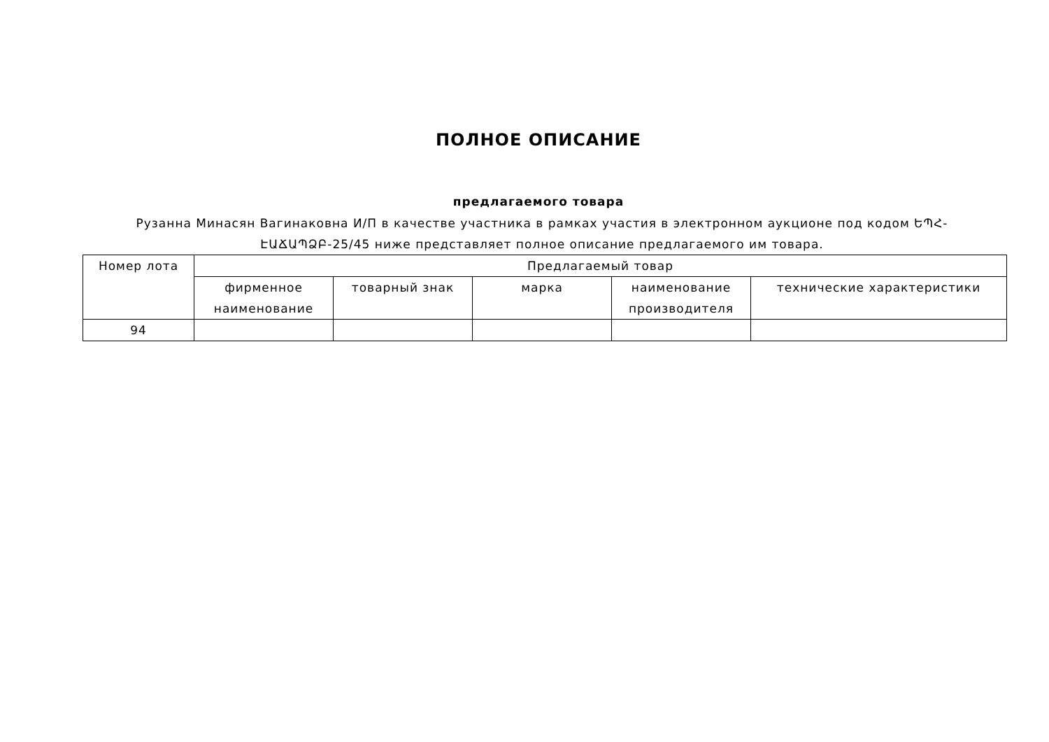ПОЛНОЕ ОПИСАНИЕ
предлагаемого товара
Рузанна Минасян Вагинаковна И/П в качестве участника в рамках участия в электронном аукционе под кодом ԵՊՀ-ԷԱՃԱՊՁԲ-25/45 ниже представляет полное описание предлагаемого им товара.
| Номер лота | Предлагаемый товар | | | | |
| --- | --- | --- | --- | --- | --- |
| | фирменное наименование | товарный знак | марка | наименование производителя | технические характеристики |
| 94 | | | | | |